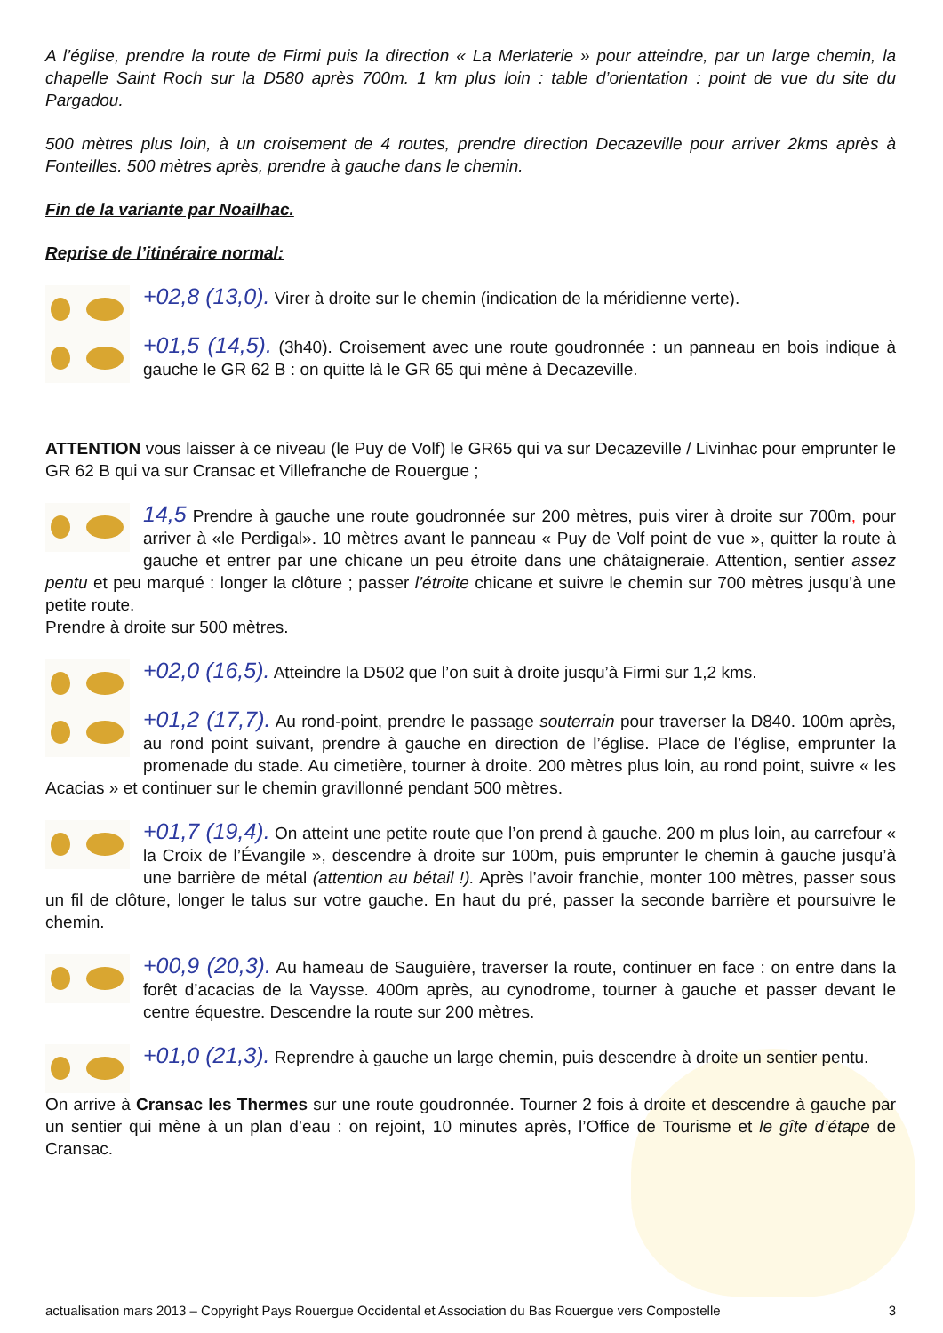A l’église, prendre la route de Firmi puis la direction « La Merlaterie » pour atteindre, par un large chemin, la chapelle Saint Roch sur la D580 après 700m. 1 km plus loin : table d’orientation : point de vue du site du Pargadou.
500 mètres plus loin, à un croisement de 4 routes, prendre direction Decazeville pour arriver 2kms après à Fonteilles. 500 mètres après, prendre à gauche dans le chemin.
Fin de la variante par Noailhac.
Reprise de l’itinéraire normal:
+02,8 (13,0). Virer à droite sur le chemin (indication de la méridienne verte).
+01,5 (14,5). (3h40). Croisement avec une route goudronnée : un panneau en bois indique à gauche le GR 62 B : on quitte là le GR 65 qui mène à Decazeville.
ATTENTION vous laisser à ce niveau (le Puy de Volf) le GR65 qui va sur Decazeville / Livinhac pour emprunter le GR 62 B qui va sur Cransac et Villefranche de Rouergue ;
14,5 Prendre à gauche une route goudronnée sur 200 mètres, puis virer à droite sur 700m, pour arriver à «le Perdigal». 10 mètres avant le panneau « Puy de Volf point de vue », quitter la route à gauche et entrer par une chicane un peu étroite dans une châtaigneraie. Attention, sentier assez pentu et peu marqué : longer la clôture ; passer l’étroite chicane et suivre le chemin sur 700 mètres jusqu’à une petite route.
Prendre à droite sur 500 mètres.
+02,0 (16,5). Atteindre la D502 que l’on suit à droite jusqu’à Firmi sur 1,2 kms.
+01,2 (17,7). Au rond-point, prendre le passage souterrain pour traverser la D840. 100m après, au rond point suivant, prendre à gauche en direction de l’église. Place de l’église, emprunter la promenade du stade. Au cimetière, tourner à droite. 200 mètres plus loin, au rond point, suivre « les Acacias » et continuer sur le chemin gravillonné pendant 500 mètres.
+01,7 (19,4). On atteint une petite route que l’on prend à gauche. 200 m plus loin, au carrefour « la Croix de l’Évangile », descendre à droite sur 100m, puis emprunter le chemin à gauche jusqu’à une barrière de métal (attention au bétail !). Après l’avoir franchie, monter 100 mètres, passer sous un fil de clôture, longer le talus sur votre gauche. En haut du pré, passer la seconde barrière et poursuivre le chemin.
+00,9 (20,3). Au hameau de Sauguière, traverser la route, continuer en face : on entre dans la forêt d’acacias de la Vaysse. 400m après, au cynodrome, tourner à gauche et passer devant le centre équestre. Descendre la route sur 200 mètres.
+01,0 (21,3). Reprendre à gauche un large chemin, puis descendre à droite un sentier pentu.
On arrive à Cransac les Thermes sur une route goudronnée. Tourner 2 fois à droite et descendre à gauche par un sentier qui mène à un plan d’eau : on rejoint, 10 minutes après, l’Office de Tourisme et le gîte d’étape de Cransac.
actualisation mars 2013 – Copyright Pays Rouergue Occidental et Association du Bas Rouergue vers Compostelle 3